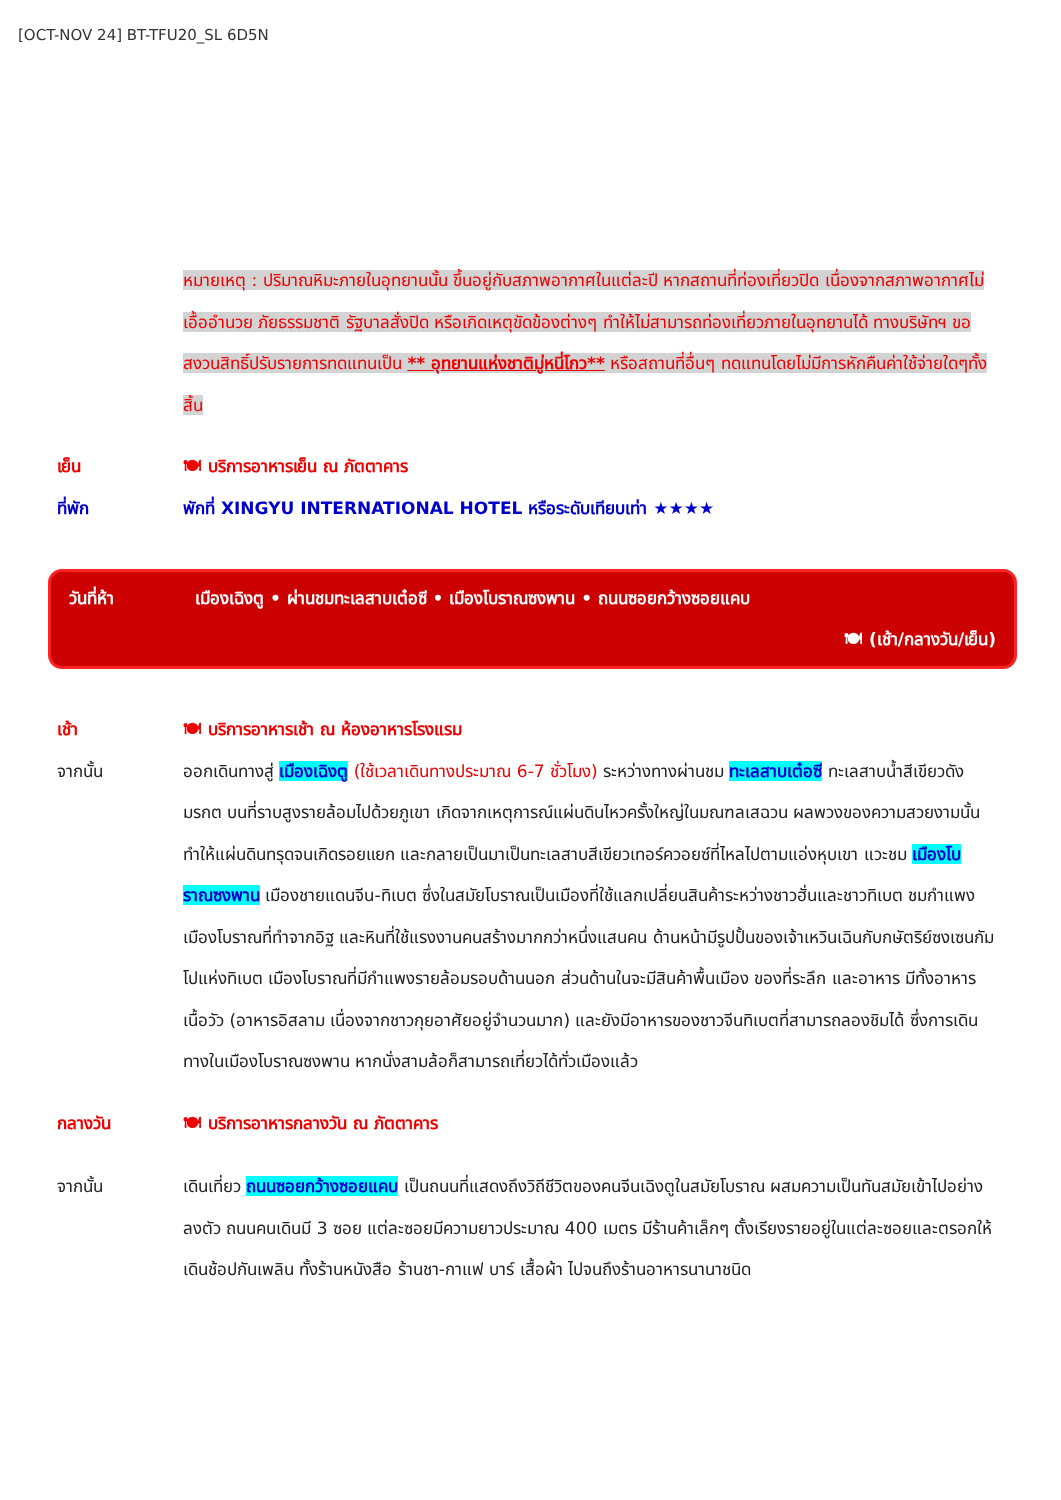[OCT-NOV 24] BT-TFU20_SL 6D5N
หมายเหตุ : ปริมาณหิมะภายในอุทยานนั้น ขึ้นอยู่กับสภาพอากาศในแต่ละปี หากสถานที่ท่องเที่ยวปิด เนื่องจากสภาพอากาศไม่เอื้ออำนวย ภัยธรรมชาติ รัฐบาลสั่งปิด หรือเกิดเหตุขัดข้องต่างๆ ทำให้ไม่สามารถท่องเที่ยวภายในอุทยานได้ ทางบริษัทฯ ขอสงวนสิทธิ์ปรับรายการทดแทนเป็น ** อุทยานแห่งชาติมู่หนี่โกว** หรือสถานที่อื่นๆ ทดแทนโดยไม่มีการหักคืนค่าใช้จ่ายใดๆทั้งสิ้น
เย็น 🍽 บริการอาหารเย็น ณ ภัตตาคาร
ที่พัก พักที่ XINGYU INTERNATIONAL HOTEL หรือระดับเทียบเท่า ★★★★
วันที่ห้า เมืองเฉิงตู • ผ่านชมทะเลสาบเต๋อซี • เมืองโบราณซงพาน • ถนนซอยกว้างซอยแคบ
🍽 (เช้า/กลางวัน/เย็น)
เช้า 🍽 บริการอาหารเช้า ณ ห้องอาหารโรงแรม
จากนั้น ออกเดินทางสู่ เมืองเฉิงตู (ใช้เวลาเดินทางประมาณ 6-7 ชั่วโมง) ระหว่างทางผ่านชม ทะเลสาบเต๋อซี ทะเลสาบน้ำสีเขียวดังมรกต บนที่ราบสูงรายล้อมไปด้วยภูเขา เกิดจากเหตุการณ์แผ่นดินไหวครั้งใหญ่ในมณฑลเสฉวน ผลพวงของความสวยงามนั้นทำให้แผ่นดินทรุดจนเกิดรอยแยก และกลายเป็นมาเป็นทะเลสาบสีเขียวเทอร์ควอยซ์ที่ไหลไปตามแอ่งหุบเขา แวะชม เมืองโบราณซงพาน เมืองชายแดนจีน-ทิเบต ซึ่งในสมัยโบราณเป็นเมืองที่ใช้แลกเปลี่ยนสินค้าระหว่างชาวฮั่นและชาวทิเบต ชมกำแพงเมืองโบราณที่ทำจากอิฐ และหินที่ใช้แรงงานคนสร้างมากกว่าหนึ่งแสนคน ด้านหน้ามีรูปปั้นของเจ้าเหวินเฉินกับกษัตริย์ซงเซนกัมโปแห่งทิเบต เมืองโบราณที่มีกำแพงรายล้อมรอบด้านนอก ส่วนด้านในจะมีสินค้าพื้นเมือง ของที่ระลึก และอาหาร มีทั้งอาหารเนื้อวัว (อาหารอิสลาม เนื่องจากชาวกุยอาศัยอยู่จำนวนมาก) และยังมีอาหารของชาวจีนทิเบตที่สามารถลองชิมได้ ซึ่งการเดินทางในเมืองโบราณซงพาน หากนั่งสามล้อก็สามารถเที่ยวได้ทั่วเมืองแล้ว
กลางวัน 🍽 บริการอาหารกลางวัน ณ ภัตตาคาร
จากนั้น เดินเที่ยว ถนนซอยกว้างซอยแคบ เป็นถนนที่แสดงถึงวิถีชีวิตของคนจีนเฉิงตูในสมัยโบราณ ผสมความเป็นทันสมัยเข้าไปอย่างลงตัว ถนนคนเดินมี 3 ซอย แต่ละซอยมีความยาวประมาณ 400 เมตร มีร้านค้าเล็กๆ ตั้งเรียงรายอยู่ในแต่ละซอยและตรอกให้เดินช้อปกันเพลิน ทั้งร้านหนังสือ ร้านชา-กาแฟ บาร์ เสื้อผ้า ไปจนถึงร้านอาหารนานาชนิด